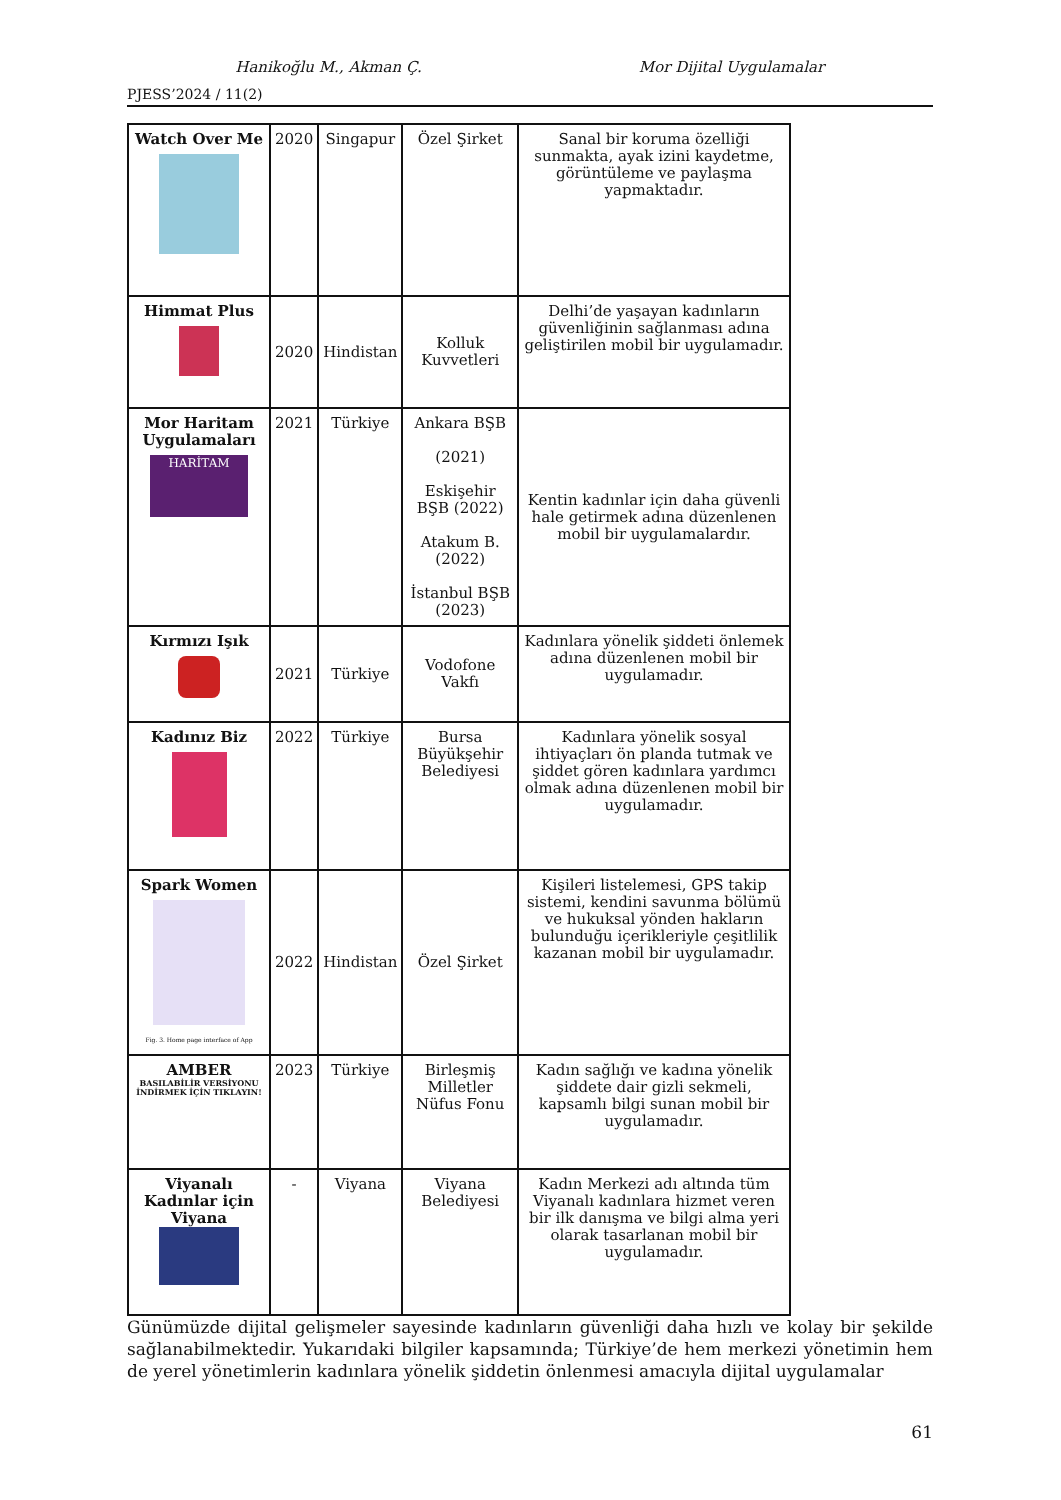Hanikoğlu M., Akman Ç. Mor Dijital Uygulamalar
PJESS’2024 / 11(2)
| Watch Over Me | 2020 | Singapur | Özel Şirket | Sanal bir koruma özelliği sunmakta, ayak izini kaydetme, görüntüleme ve paylaşma yapmaktadır. |
| Himmat Plus | 2020 | Hindistan | Kolluk Kuvvetleri | Delhi’de yaşayan kadınların güvenliğinin sağlanması adına geliştirilen mobil bir uygulamadır. |
| Mor Haritam Uygulamaları HARİTAM | 2021 | Türkiye | Ankara BŞB (2021) Eskişehir BŞB (2022) Atakum B. (2022) İstanbul BŞB (2023) | Kentin kadınlar için daha güvenli hale getirmek adına düzenlenen mobil bir uygulamalardır. |
| Kırmızı Işık | 2021 | Türkiye | Vodofone Vakfı | Kadınlara yönelik şiddeti önlemek adına düzenlenen mobil bir uygulamadır. |
| Kadınız Biz | 2022 | Türkiye | Bursa Büyükşehir Belediyesi | Kadınlara yönelik sosyal ihtiyaçları ön planda tutmak ve şiddet gören kadınlara yardımcı olmak adına düzenlenen mobil bir uygulamadır. |
| Spark Women Fig. 3. Home page interface of App | 2022 | Hindistan | Özel Şirket | Kişileri listelemesi, GPS takip sistemi, kendini savunma bölümü ve hukuksal yönden hakların bulunduğu içerikleriyle çeşitlilik kazanan mobil bir uygulamadır. |
| AMBER BASILABİLİR VERSİYONU İNDİRMEK İÇİN TIKLAYIN! | 2023 | Türkiye | Birleşmiş Milletler Nüfus Fonu | Kadın sağlığı ve kadına yönelik şiddete dair gizli sekmeli, kapsamlı bilgi sunan mobil bir uygulamadır. |
| Viyanalı Kadınlar için Viyana | - | Viyana | Viyana Belediyesi | Kadın Merkezi adı altında tüm Viyanalı kadınlara hizmet veren bir ilk danışma ve bilgi alma yeri olarak tasarlanan mobil bir uygulamadır. |
Günümüzde dijital gelişmeler sayesinde kadınların güvenliği daha hızlı ve kolay bir şekilde sağlanabilmektedir. Yukarıdaki bilgiler kapsamında; Türkiye’de hem merkezi yönetimin hem de yerel yönetimlerin kadınlara yönelik şiddetin önlenmesi amacıyla dijital uygulamalar
61